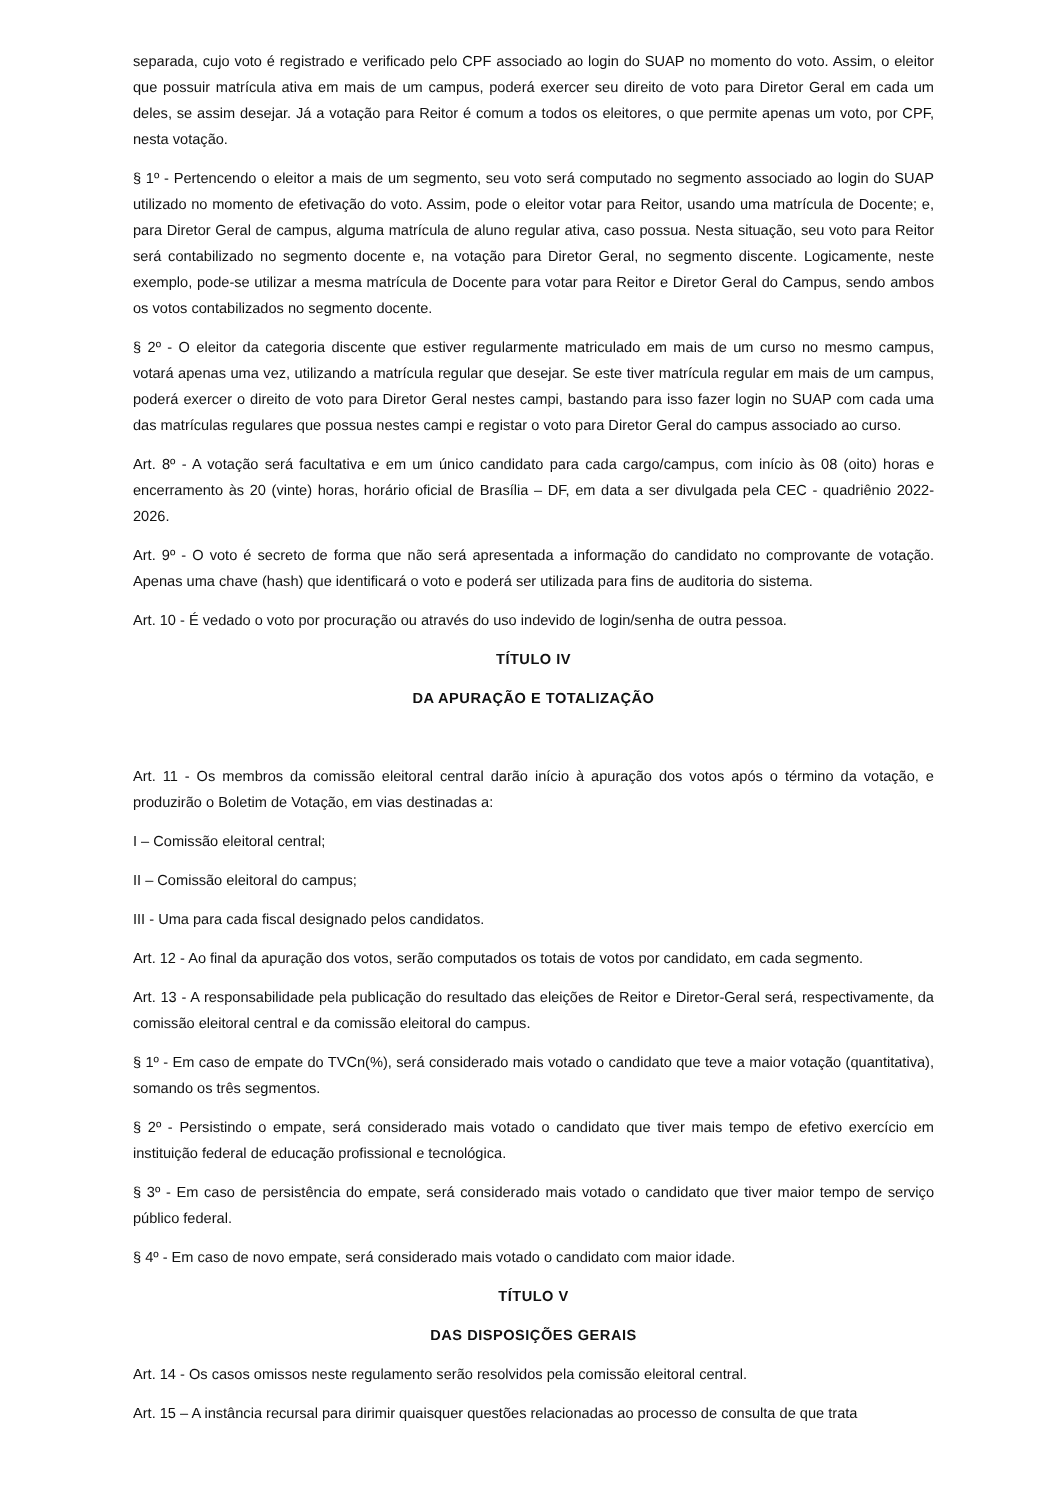separada, cujo voto é registrado e verificado pelo CPF associado ao login do SUAP no momento do voto. Assim, o eleitor que possuir matrícula ativa em mais de um campus, poderá exercer seu direito de voto para Diretor Geral em cada um deles, se assim desejar. Já a votação para Reitor é comum a todos os eleitores, o que permite apenas um voto, por CPF, nesta votação.
§ 1º - Pertencendo o eleitor a mais de um segmento, seu voto será computado no segmento associado ao login do SUAP utilizado no momento de efetivação do voto. Assim, pode o eleitor votar para Reitor, usando uma matrícula de Docente; e, para Diretor Geral de campus, alguma matrícula de aluno regular ativa, caso possua. Nesta situação, seu voto para Reitor será contabilizado no segmento docente e, na votação para Diretor Geral, no segmento discente. Logicamente, neste exemplo, pode-se utilizar a mesma matrícula de Docente para votar para Reitor e Diretor Geral do Campus, sendo ambos os votos contabilizados no segmento docente.
§ 2º - O eleitor da categoria discente que estiver regularmente matriculado em mais de um curso no mesmo campus, votará apenas uma vez, utilizando a matrícula regular que desejar. Se este tiver matrícula regular em mais de um campus, poderá exercer o direito de voto para Diretor Geral nestes campi, bastando para isso fazer login no SUAP com cada uma das matrículas regulares que possua nestes campi e registar o voto para Diretor Geral do campus associado ao curso.
Art. 8º - A votação será facultativa e em um único candidato para cada cargo/campus, com início às 08 (oito) horas e encerramento às 20 (vinte) horas, horário oficial de Brasília – DF, em data a ser divulgada pela CEC - quadriênio 2022-2026.
Art. 9º - O voto é secreto de forma que não será apresentada a informação do candidato no comprovante de votação. Apenas uma chave (hash) que identificará o voto e poderá ser utilizada para fins de auditoria do sistema.
Art. 10 - É vedado o voto por procuração ou através do uso indevido de login/senha de outra pessoa.
TÍTULO IV
DA APURAÇÃO E TOTALIZAÇÃO
Art. 11 - Os membros da comissão eleitoral central darão início à apuração dos votos após o término da votação, e produzirão o Boletim de Votação, em vias destinadas a:
I – Comissão eleitoral central;
II – Comissão eleitoral do campus;
III - Uma para cada fiscal designado pelos candidatos.
Art. 12 - Ao final da apuração dos votos, serão computados os totais de votos por candidato, em cada segmento.
Art. 13 - A responsabilidade pela publicação do resultado das eleições de Reitor e Diretor-Geral será, respectivamente, da comissão eleitoral central e da comissão eleitoral do campus.
§ 1º - Em caso de empate do TVCn(%), será considerado mais votado o candidato que teve a maior votação (quantitativa), somando os três segmentos.
§ 2º - Persistindo o empate, será considerado mais votado o candidato que tiver mais tempo de efetivo exercício em instituição federal de educação profissional e tecnológica.
§ 3º - Em caso de persistência do empate, será considerado mais votado o candidato que tiver maior tempo de serviço público federal.
§ 4º - Em caso de novo empate, será considerado mais votado o candidato com maior idade.
TÍTULO V
DAS DISPOSIÇÕES GERAIS
Art. 14 - Os casos omissos neste regulamento serão resolvidos pela comissão eleitoral central.
Art. 15 – A instância recursal para dirimir quaisquer questões relacionadas ao processo de consulta de que trata